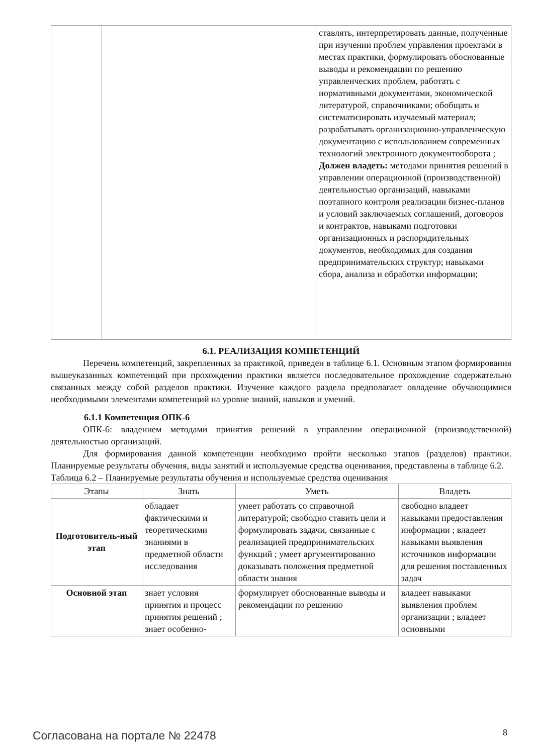| | | ставлять, интерпретировать данные, полученные при изучении проблем управления проектами в местах практики, формулировать обоснованные выводы и рекомендации по решению управленческих проблем, работать с нормативными документами, экономической литературой, справочниками; обобщать и систематизировать изучаемый материал; разрабатывать организационно-управленческую документацию с использованием современных технологий электронного документооборота ; Должен владеть: методами принятия решений в управлении операционной (производственной) деятельностью организаций, навыками поэтапного контроля реализации бизнес-планов и условий заключаемых соглашений, договоров и контрактов, навыками подготовки организационных и распорядительных документов, необходимых для создания предпринимательских структур; навыками сбора, анализа и обработки информации; |
6.1. РЕАЛИЗАЦИЯ КОМПЕТЕНЦИЙ
Перечень компетенций, закрепленных за практикой, приведен в таблице 6.1. Основным этапом формирования вышеуказанных компетенций при прохождении практики является последовательное прохождение содержательно связанных между собой разделов практики. Изучение каждого раздела предполагает овладение обучающимися необходимыми элементами компетенций на уровне знаний, навыков и умений.
6.1.1 Компетенция ОПК-6
ОПК-6: владением методами принятия решений в управлении операционной (производственной) деятельностью организаций.
Для формирования данной компетенции необходимо пройти несколько этапов (разделов) практики. Планируемые результаты обучения, виды занятий и используемые средства оценивания, представлены в таблице 6.2.
Таблица 6.2 – Планируемые результаты обучения и используемые средства оценивания
| Этапы | Знать | Уметь | Владеть |
| --- | --- | --- | --- |
| Подготовитель-ный этап | обладает фактическими и теоретическими знаниями в предметной области исследования | умеет работать со справочной литературой; свободно ставить цели и формулировать задачи, связанные с реализацией предпринимательских функций ; умеет аргументированно доказывать положения предметной области знания | свободно владеет навыками предоставления информации ; владеет навыками выявления источников информации для решения поставленных задач |
| Основной этап | знает условия принятия и процесс принятия решений ; знает особенно- | формулирует обоснованные выводы и рекомендации по решению | владеет навыками выявления проблем организации ; владеет основными |
Согласована на портале № 22478 8